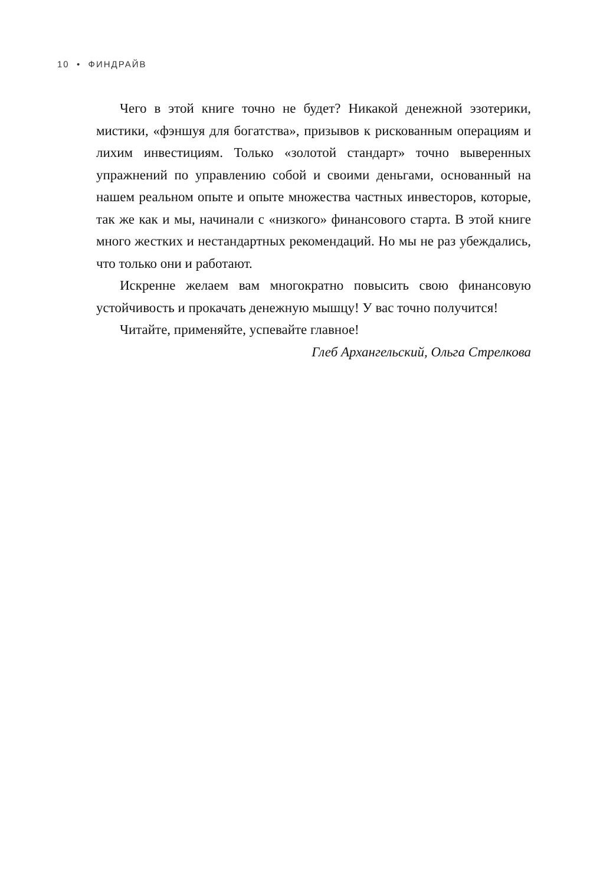10 • ФИНДРАЙВ
Чего в этой книге точно не будет? Никакой денежной эзотерики, мистики, «фэншуя для богатства», призывов к рискованным операциям и лихим инвестициям. Только «золотой стандарт» точно выверенных упражнений по управлению собой и своими деньгами, основанный на нашем реальном опыте и опыте множества частных инвесторов, которые, так же как и мы, начинали с «низкого» финансового старта. В этой книге много жестких и нестандартных рекомендаций. Но мы не раз убеждались, что только они и работают.
Искренне желаем вам многократно повысить свою финансовую устойчивость и прокачать денежную мышцу! У вас точно получится!
Читайте, применяйте, успевайте главное!
Глеб Архангельский, Ольга Стрелкова